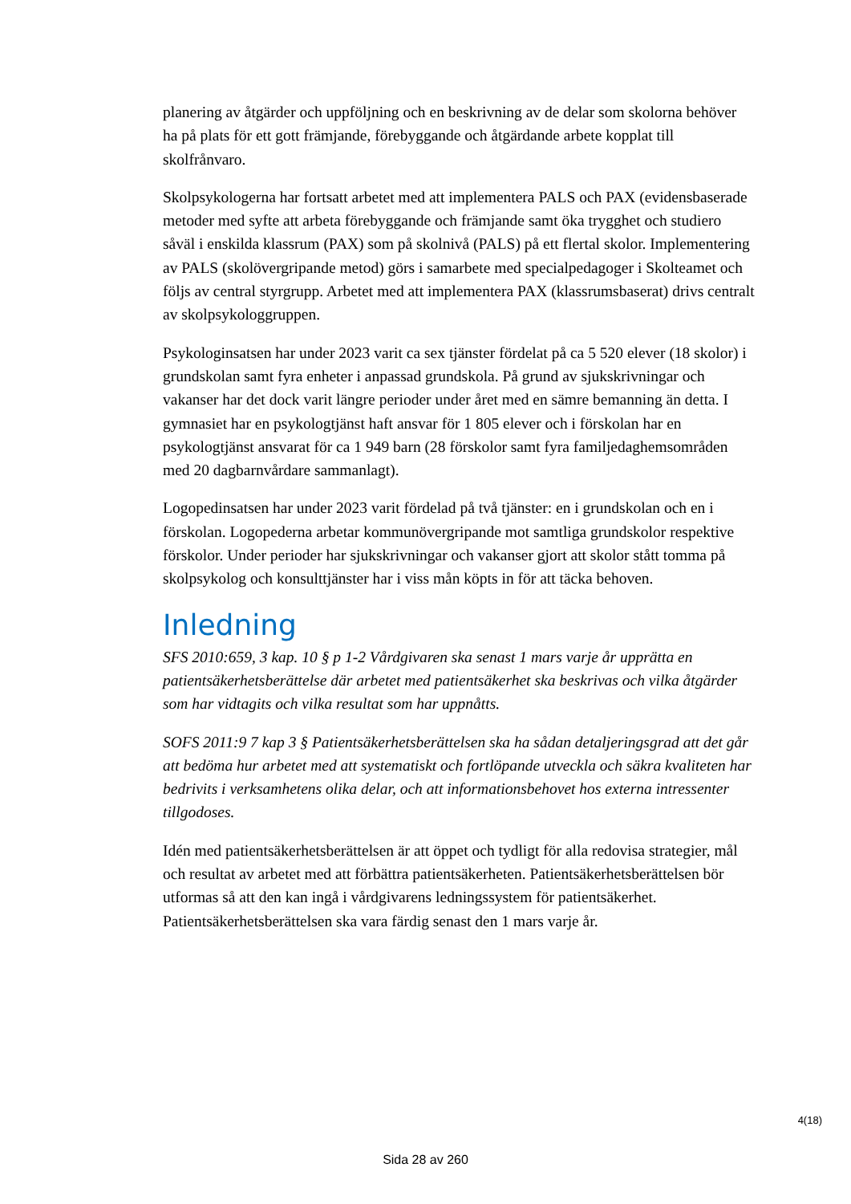planering av åtgärder och uppföljning och en beskrivning av de delar som skolorna behöver ha på plats för ett gott främjande, förebyggande och åtgärdande arbete kopplat till skolfrånvaro.
Skolpsykologerna har fortsatt arbetet med att implementera PALS och PAX (evidensbaserade metoder med syfte att arbeta förebyggande och främjande samt öka trygghet och studiero såväl i enskilda klassrum (PAX) som på skolnivå (PALS) på ett flertal skolor. Implementering av PALS (skolövergripande metod) görs i samarbete med specialpedagoger i Skolteamet och följs av central styrgrupp. Arbetet med att implementera PAX (klassrumsbaserat) drivs centralt av skolpsykologgruppen.
Psykologinsatsen har under 2023 varit ca sex tjänster fördelat på ca 5 520 elever (18 skolor) i grundskolan samt fyra enheter i anpassad grundskola. På grund av sjukskrivningar och vakanser har det dock varit längre perioder under året med en sämre bemanning än detta. I gymnasiet har en psykologtjänst haft ansvar för 1 805 elever och i förskolan har en psykologtjänst ansvarat för ca 1 949 barn (28 förskolor samt fyra familjedaghemsområden med 20 dagbarnvårdare sammanlagt).
Logopedinsatsen har under 2023 varit fördelad på två tjänster: en i grundskolan och en i förskolan. Logopederna arbetar kommunövergripande mot samtliga grundskolor respektive förskolor. Under perioder har sjukskrivningar och vakanser gjort att skolor stått tomma på skolpsykolog och konsulttjänster har i viss mån köpts in för att täcka behoven.
Inledning
SFS 2010:659, 3 kap. 10 § p 1-2 Vårdgivaren ska senast 1 mars varje år upprätta en patientsäkerhetsberättelse där arbetet med patientsäkerhet ska beskrivas och vilka åtgärder som har vidtagits och vilka resultat som har uppnåtts.
SOFS 2011:9 7 kap 3 § Patientsäkerhetsberättelsen ska ha sådan detaljeringsgrad att det går att bedöma hur arbetet med att systematiskt och fortlöpande utveckla och säkra kvaliteten har bedrivits i verksamhetens olika delar, och att informationsbehovet hos externa intressenter tillgodoses.
Idén med patientsäkerhetsberättelsen är att öppet och tydligt för alla redovisa strategier, mål och resultat av arbetet med att förbättra patientsäkerheten. Patientsäkerhetsberättelsen bör utformas så att den kan ingå i vårdgivarens ledningssystem för patientsäkerhet. Patientsäkerhetsberättelsen ska vara färdig senast den 1 mars varje år.
4(18)
Sida 28 av 260